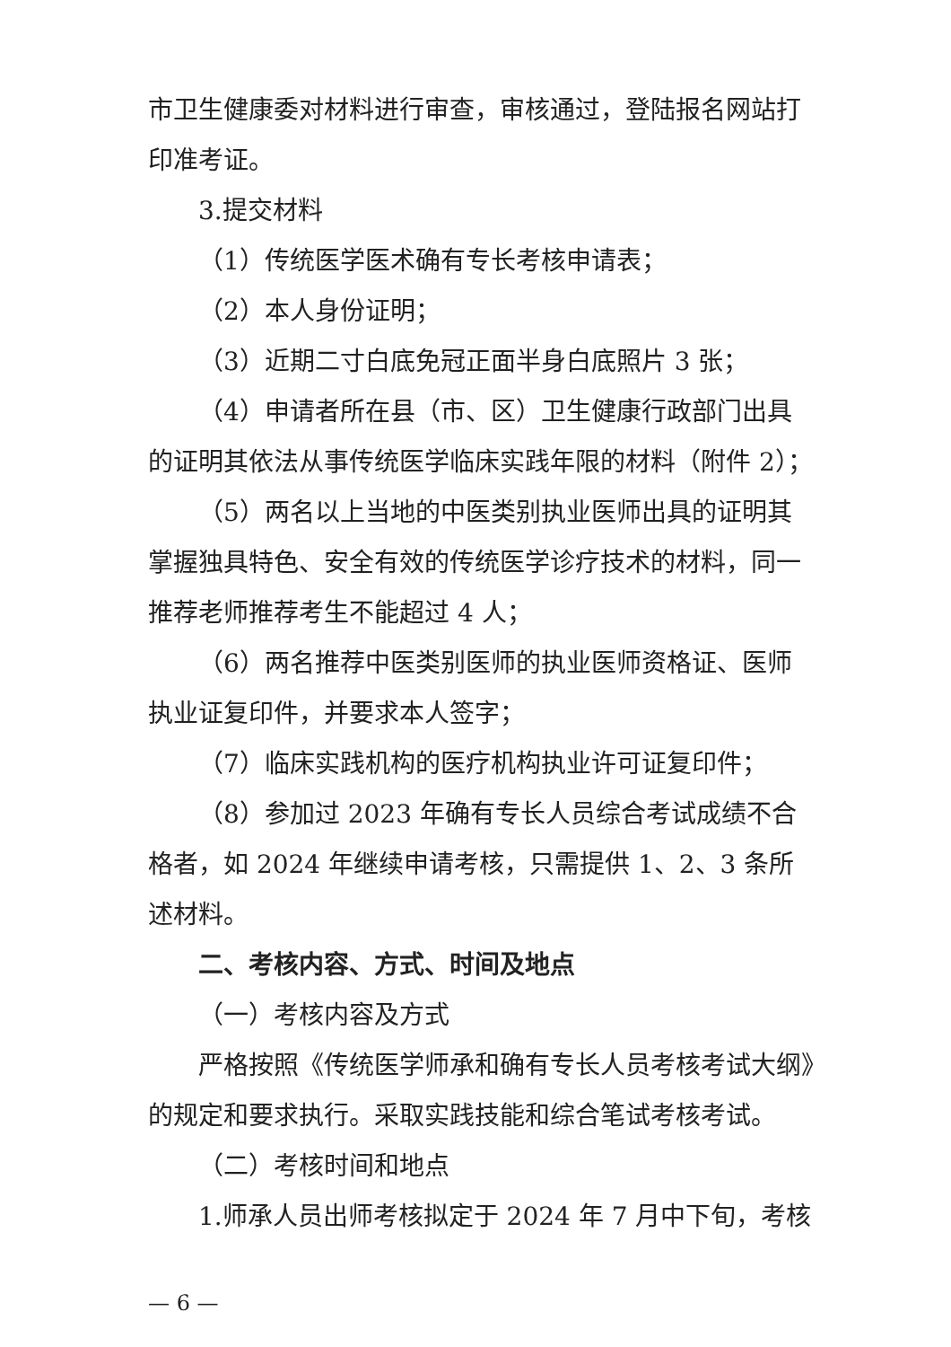市卫生健康委对材料进行审查，审核通过，登陆报名网站打印准考证。
3.提交材料
（1）传统医学医术确有专长考核申请表；
（2）本人身份证明；
（3）近期二寸白底免冠正面半身白底照片 3 张；
（4）申请者所在县（市、区）卫生健康行政部门出具的证明其依法从事传统医学临床实践年限的材料（附件 2）；
（5）两名以上当地的中医类别执业医师出具的证明其掌握独具特色、安全有效的传统医学诊疗技术的材料，同一推荐老师推荐考生不能超过 4 人；
（6）两名推荐中医类别医师的执业医师资格证、医师执业证复印件，并要求本人签字；
（7）临床实践机构的医疗机构执业许可证复印件；
（8）参加过 2023 年确有专长人员综合考试成绩不合格者，如 2024 年继续申请考核，只需提供 1、2、3 条所述材料。
二、考核内容、方式、时间及地点
（一）考核内容及方式
严格按照《传统医学师承和确有专长人员考核考试大纲》的规定和要求执行。采取实践技能和综合笔试考核考试。
（二）考核时间和地点
1.师承人员出师考核拟定于 2024 年 7 月中下旬，考核
— 6 —